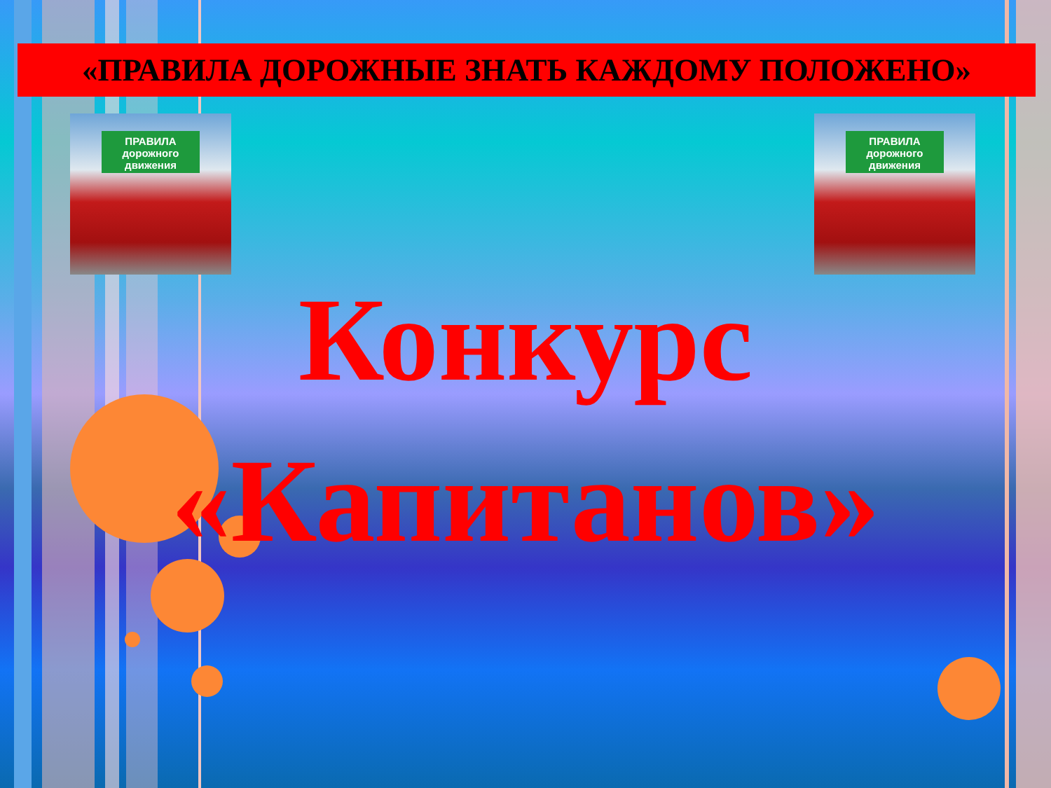«ПРАВИЛА ДОРОЖНЫЕ ЗНАТЬ КАЖДОМУ ПОЛОЖЕНО»
ПРАВИЛА дорожного движения
ПРАВИЛА дорожного движения
Конкурс
«Капитанов»